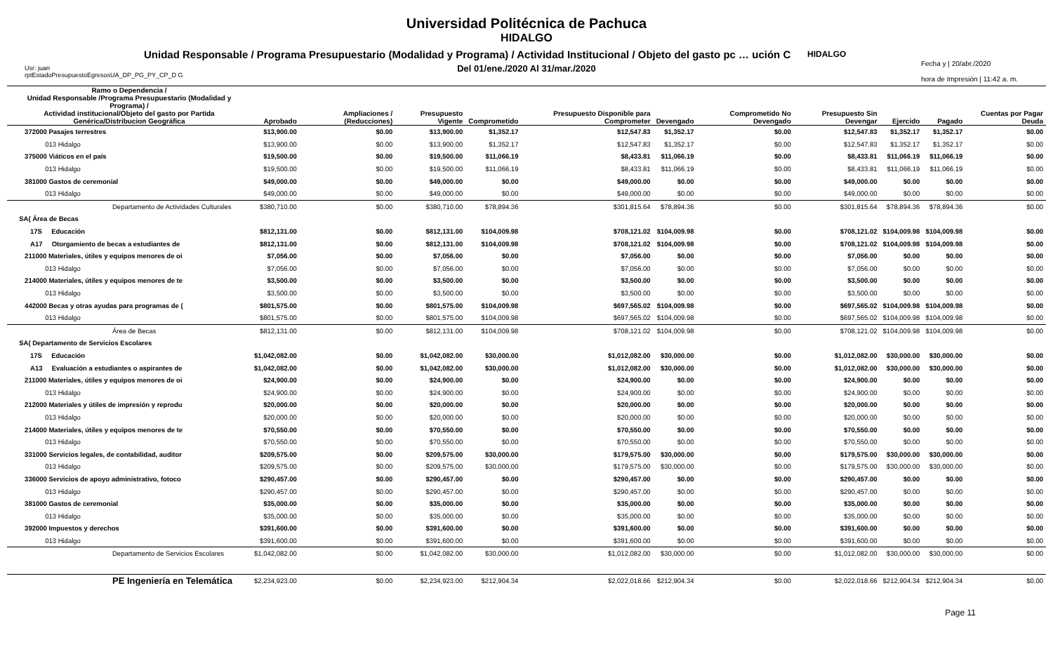Universidad Politécnica de Pachuca
HIDALGO
Unidad Responsable / Programa Presupuestario (Modalidad y Programa) / Actividad Institucional / Objeto del gasto pc … ución C
Del 01/ene./2020 Al 31/mar./2020
HIDALGO
Usr: juan
rptEstadoPresupuestoEgresosUA_DP_PG_PY_CP_D G
Fecha y | 20/abr./2020
hora de Impresión | 11:42 a. m.
| Ramo o Dependencia / Unidad Responsable /Programa Presupuestario (Modalidad y Programa) / Actividad institucional/Objeto del gasto por Partida Genérica/Distribucion Geográfica | Aprobado | Ampliaciones / (Reducciones) | Presupuesto Vigente | Comprometido | Presupuesto Disponible para Comprometer | Devengado | Comprometido No Devengado | Presupuesto Sin Devengar | Ejercido | Pagado | Cuentas por Pagar Deuda |
| --- | --- | --- | --- | --- | --- | --- | --- | --- | --- | --- | --- |
| 372000 Pasajes terrestres | $13,900.00 | $0.00 | $13,900.00 | $1,352.17 | $12,547.83 | $1,352.17 | $0.00 | $12,547.83 | $1,352.17 | $1,352.17 | $0.00 |
| 013 Hidalgo | $13,900.00 | $0.00 | $13,900.00 | $1,352.17 | $12,547.83 | $1,352.17 | $0.00 | $12,547.83 | $1,352.17 | $1,352.17 | $0.00 |
| 375000 Viáticos en el país | $19,500.00 | $0.00 | $19,500.00 | $11,066.19 | $8,433.81 | $11,066.19 | $0.00 | $8,433.81 | $11,066.19 | $11,066.19 | $0.00 |
| 013 Hidalgo | $19,500.00 | $0.00 | $19,500.00 | $11,066.19 | $8,433.81 | $11,066.19 | $0.00 | $8,433.81 | $11,066.19 | $11,066.19 | $0.00 |
| 381000 Gastos de ceremonial | $49,000.00 | $0.00 | $49,000.00 | $0.00 | $49,000.00 | $0.00 | $0.00 | $49,000.00 | $0.00 | $0.00 | $0.00 |
| 013 Hidalgo | $49,000.00 | $0.00 | $49,000.00 | $0.00 | $49,000.00 | $0.00 | $0.00 | $49,000.00 | $0.00 | $0.00 | $0.00 |
| Departamento de Actividades Culturales | $380,710.00 | $0.00 | $380,710.00 | $78,894.36 | $301,815.64 | $78,894.36 | $0.00 | $301,815.64 | $78,894.36 | $78,894.36 | $0.00 |
| SA( Área de Becas | | | | | | | | | | | |
| 17S Educación | $812,131.00 | $0.00 | $812,131.00 | $104,009.98 | $708,121.02 | $104,009.98 | $0.00 | $708,121.02 | $104,009.98 | $104,009.98 | $0.00 |
| A17 Otorgamiento de becas a estudiantes de | $812,131.00 | $0.00 | $812,131.00 | $104,009.98 | $708,121.02 | $104,009.98 | $0.00 | $708,121.02 | $104,009.98 | $104,009.98 | $0.00 |
| 211000 Materiales, útiles y equipos menores de oi | $7,056.00 | $0.00 | $7,056.00 | $0.00 | $7,056.00 | $0.00 | $0.00 | $7,056.00 | $0.00 | $0.00 | $0.00 |
| 013 Hidalgo | $7,056.00 | $0.00 | $7,056.00 | $0.00 | $7,056.00 | $0.00 | $0.00 | $7,056.00 | $0.00 | $0.00 | $0.00 |
| 214000 Materiales, útiles y equipos menores de te | $3,500.00 | $0.00 | $3,500.00 | $0.00 | $3,500.00 | $0.00 | $0.00 | $3,500.00 | $0.00 | $0.00 | $0.00 |
| 013 Hidalgo | $3,500.00 | $0.00 | $3,500.00 | $0.00 | $3,500.00 | $0.00 | $0.00 | $3,500.00 | $0.00 | $0.00 | $0.00 |
| 442000 Becas y otras ayudas para programas de ( | $801,575.00 | $0.00 | $801,575.00 | $104,009.98 | $697,565.02 | $104,009.98 | $0.00 | $697,565.02 | $104,009.98 | $104,009.98 | $0.00 |
| 013 Hidalgo | $801,575.00 | $0.00 | $801,575.00 | $104,009.98 | $697,565.02 | $104,009.98 | $0.00 | $697,565.02 | $104,009.98 | $104,009.98 | $0.00 |
| Área de Becas | $812,131.00 | $0.00 | $812,131.00 | $104,009.98 | $708,121.02 | $104,009.98 | $0.00 | $708,121.02 | $104,009.98 | $104,009.98 | $0.00 |
| SA( Departamento de Servicios Escolares | | | | | | | | | | | |
| 17S Educación | $1,042,082.00 | $0.00 | $1,042,082.00 | $30,000.00 | $1,012,082.00 | $30,000.00 | $0.00 | $1,012,082.00 | $30,000.00 | $30,000.00 | $0.00 |
| A13 Evaluación a estudiantes o aspirantes de | $1,042,082.00 | $0.00 | $1,042,082.00 | $30,000.00 | $1,012,082.00 | $30,000.00 | $0.00 | $1,012,082.00 | $30,000.00 | $30,000.00 | $0.00 |
| 211000 Materiales, útiles y equipos menores de oi | $24,900.00 | $0.00 | $24,900.00 | $0.00 | $24,900.00 | $0.00 | $0.00 | $24,900.00 | $0.00 | $0.00 | $0.00 |
| 013 Hidalgo | $24,900.00 | $0.00 | $24,900.00 | $0.00 | $24,900.00 | $0.00 | $0.00 | $24,900.00 | $0.00 | $0.00 | $0.00 |
| 212000 Materiales y útiles de impresión y reprodu | $20,000.00 | $0.00 | $20,000.00 | $0.00 | $20,000.00 | $0.00 | $0.00 | $20,000.00 | $0.00 | $0.00 | $0.00 |
| 013 Hidalgo | $20,000.00 | $0.00 | $20,000.00 | $0.00 | $20,000.00 | $0.00 | $0.00 | $20,000.00 | $0.00 | $0.00 | $0.00 |
| 214000 Materiales, útiles y equipos menores de te | $70,550.00 | $0.00 | $70,550.00 | $0.00 | $70,550.00 | $0.00 | $0.00 | $70,550.00 | $0.00 | $0.00 | $0.00 |
| 013 Hidalgo | $70,550.00 | $0.00 | $70,550.00 | $0.00 | $70,550.00 | $0.00 | $0.00 | $70,550.00 | $0.00 | $0.00 | $0.00 |
| 331000 Servicios legales, de contabilidad, auditor | $209,575.00 | $0.00 | $209,575.00 | $30,000.00 | $179,575.00 | $30,000.00 | $0.00 | $179,575.00 | $30,000.00 | $30,000.00 | $0.00 |
| 013 Hidalgo | $209,575.00 | $0.00 | $209,575.00 | $30,000.00 | $179,575.00 | $30,000.00 | $0.00 | $179,575.00 | $30,000.00 | $30,000.00 | $0.00 |
| 336000 Servicios de apoyo administrativo, fotoco | $290,457.00 | $0.00 | $290,457.00 | $0.00 | $290,457.00 | $0.00 | $0.00 | $290,457.00 | $0.00 | $0.00 | $0.00 |
| 013 Hidalgo | $290,457.00 | $0.00 | $290,457.00 | $0.00 | $290,457.00 | $0.00 | $0.00 | $290,457.00 | $0.00 | $0.00 | $0.00 |
| 381000 Gastos de ceremonial | $35,000.00 | $0.00 | $35,000.00 | $0.00 | $35,000.00 | $0.00 | $0.00 | $35,000.00 | $0.00 | $0.00 | $0.00 |
| 013 Hidalgo | $35,000.00 | $0.00 | $35,000.00 | $0.00 | $35,000.00 | $0.00 | $0.00 | $35,000.00 | $0.00 | $0.00 | $0.00 |
| 392000 Impuestos y derechos | $391,600.00 | $0.00 | $391,600.00 | $0.00 | $391,600.00 | $0.00 | $0.00 | $391,600.00 | $0.00 | $0.00 | $0.00 |
| 013 Hidalgo | $391,600.00 | $0.00 | $391,600.00 | $0.00 | $391,600.00 | $0.00 | $0.00 | $391,600.00 | $0.00 | $0.00 | $0.00 |
| Departamento de Servicios Escolares | $1,042,082.00 | $0.00 | $1,042,082.00 | $30,000.00 | $1,012,082.00 | $30,000.00 | $0.00 | $1,012,082.00 | $30,000.00 | $30,000.00 | $0.00 |
| PE Ingeniería en Telemática | $2,234,923.00 | $0.00 | $2,234,923.00 | $212,904.34 | $2,022,018.66 | $212,904.34 | $0.00 | $2,022,018.66 | $212,904.34 | $212,904.34 | $0.00 |
Page 11